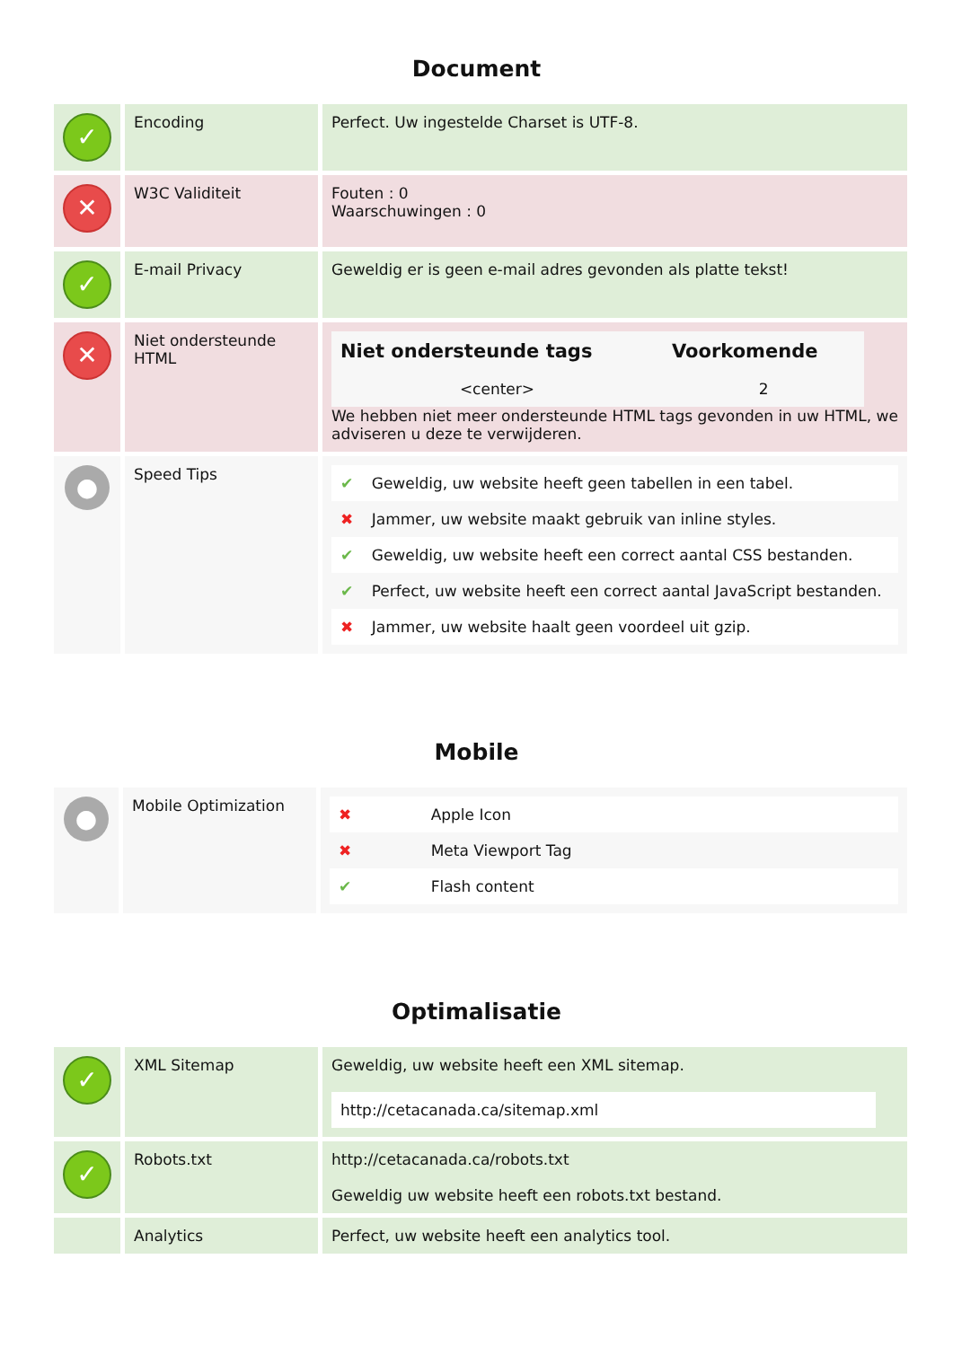Document
| ✓ | Encoding | Perfect. Uw ingestelde Charset is UTF-8. |
| ✕ | W3C Validiteit | Fouten : 0 Waarschuwingen : 0 |
| ✓ | E-mail Privacy | Geweldig er is geen e-mail adres gevonden als platte tekst! |
| ✕ | Niet ondersteunde HTML | / Niet ondersteunde tags / Voorkomende / / --- / --- / / <center> / 2 / We hebben niet meer ondersteunde HTML tags gevonden in uw HTML, we adviseren u deze te verwijderen. |
| ● | Speed Tips | / ✔ / Geweldig, uw website heeft geen tabellen in een tabel. / / ✖ / Jammer, uw website maakt gebruik van inline styles. / / ✔ / Geweldig, uw website heeft een correct aantal CSS bestanden. / / ✔ / Perfect, uw website heeft een correct aantal JavaScript bestanden. / / ✖ / Jammer, uw website haalt geen voordeel uit gzip. / |
Mobile
| ● | Mobile Optimization | / ✖ / Apple Icon / / ✖ / Meta Viewport Tag / / ✔ / Flash content / |
Optimalisatie
| ✓ | XML Sitemap | Geweldig, uw website heeft een XML sitemap. http://cetacanada.ca/sitemap.xml |
| ✓ | Robots.txt | http://cetacanada.ca/robots.txt Geweldig uw website heeft een robots.txt bestand. |
| | Analytics | Perfect, uw website heeft een analytics tool. |